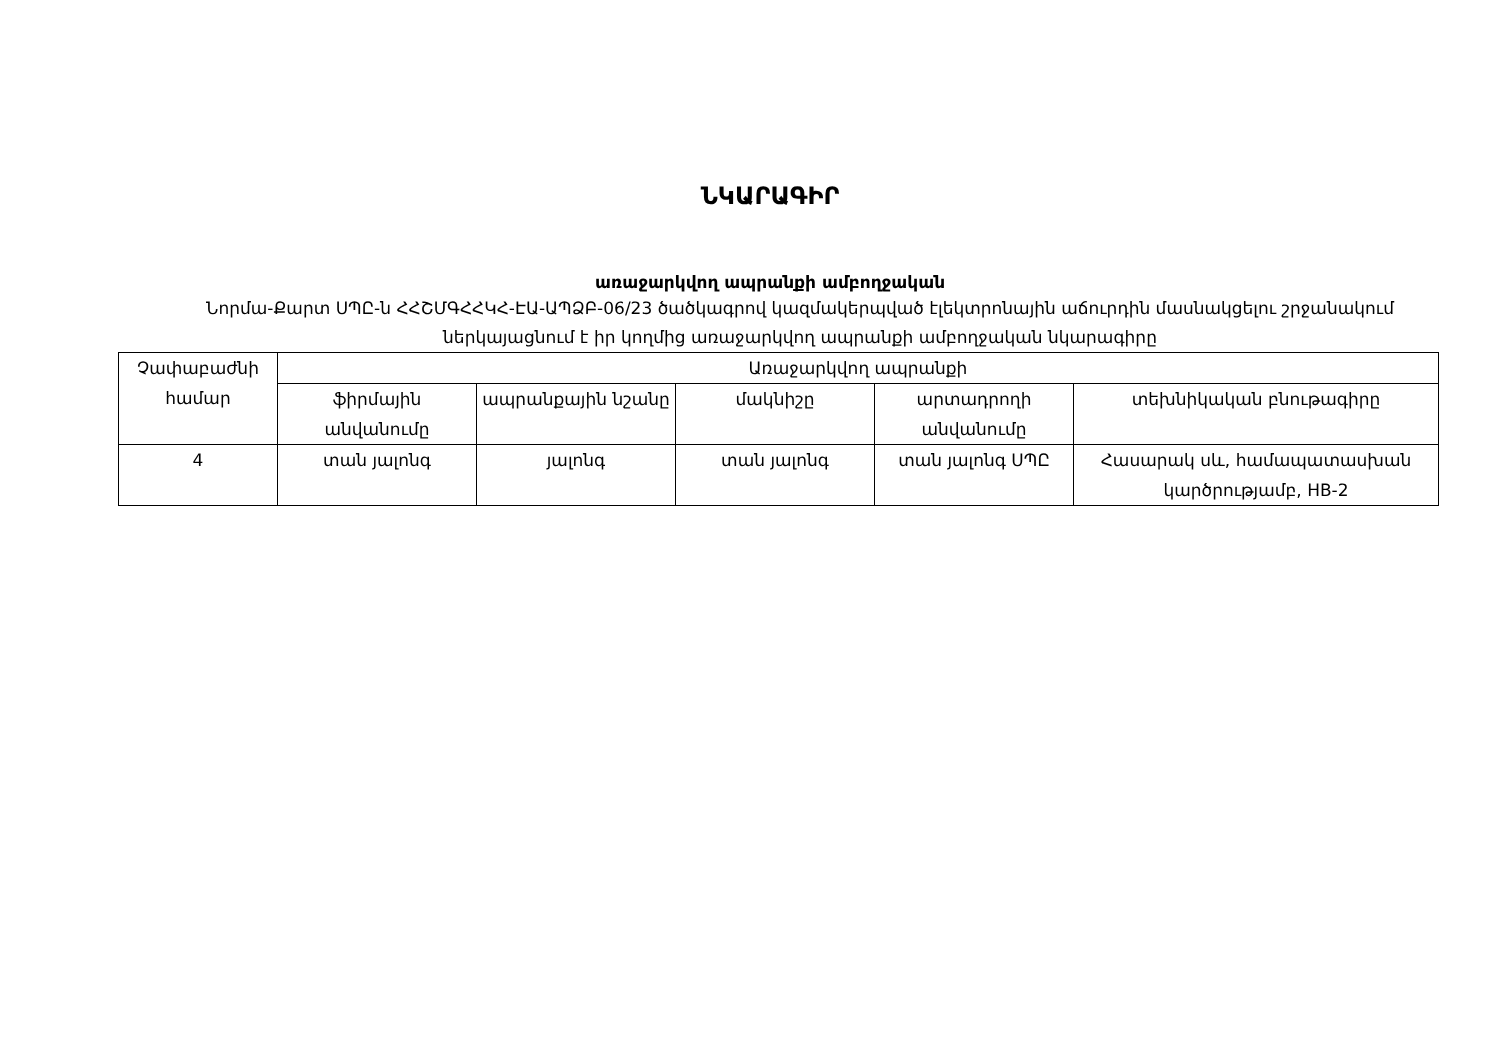ՆԿԱՐԱԳԻՐ
առաջարկվող ապրանքի ամբողջական
Նորմա-Քարտ ՍՊԸ-ն ՀՀՇՄԳՀՀԿՀ-ԷԱ-ԱՊՁԲ-06/23 ծածկագրով կազմակերպված էլեկտրոնային աճուրդին մասնակցելու շրջանակում ներկայացնում է իր կողմից առաջարկվող ապրանքի ամբողջական նկարագիրը
| Չափաբաժնի համար | Առաջարկվող ապրանքի | | | | |
| --- | --- | --- | --- | --- | --- |
| | ֆիրմային անվանումը | ապրանքային նշանը | մակնիշը | արտադրողի անվանումը | տեխնիկական բնութագիրը |
| 4 | տան յալոնգ | յալոնգ | տան յալոնգ | տան յալոնգ ՍՊԸ | Հասարակ սև, համապատասխան կարծրությամբ, HB-2 |